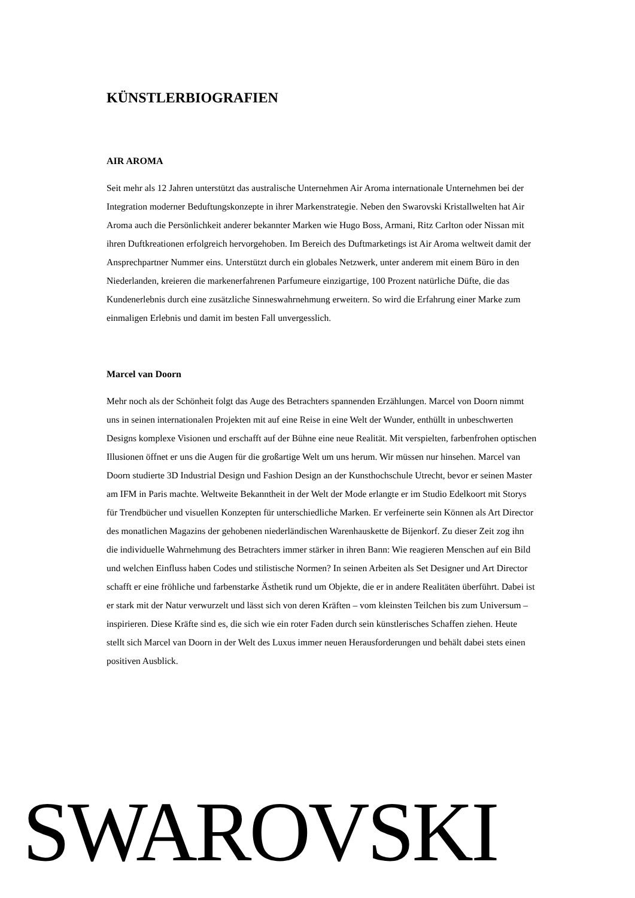KÜNSTLERBIOGRAFIEN
AIR AROMA
Seit mehr als 12 Jahren unterstützt das australische Unternehmen Air Aroma internationale Unternehmen bei der Integration moderner Beduftungskonzepte in ihrer Markenstrategie. Neben den Swarovski Kristallwelten hat Air Aroma auch die Persönlichkeit anderer bekannter Marken wie Hugo Boss, Armani, Ritz Carlton oder Nissan mit ihren Duftkreationen erfolgreich hervorgehoben. Im Bereich des Duftmarketings ist Air Aroma weltweit damit der Ansprechpartner Nummer eins. Unterstützt durch ein globales Netzwerk, unter anderem mit einem Büro in den Niederlanden, kreieren die markenerfahrenen Parfumeure einzigartige, 100 Prozent natürliche Düfte, die das Kundenerlebnis durch eine zusätzliche Sinneswahrnehmung erweitern. So wird die Erfahrung einer Marke zum einmaligen Erlebnis und damit im besten Fall unvergesslich.
Marcel van Doorn
Mehr noch als der Schönheit folgt das Auge des Betrachters spannenden Erzählungen. Marcel von Doorn nimmt uns in seinen internationalen Projekten mit auf eine Reise in eine Welt der Wunder, enthüllt in unbeschwerten Designs komplexe Visionen und erschafft auf der Bühne eine neue Realität. Mit verspielten, farbenfrohen optischen Illusionen öffnet er uns die Augen für die großartige Welt um uns herum. Wir müssen nur hinsehen. Marcel van Doorn studierte 3D Industrial Design und Fashion Design an der Kunsthochschule Utrecht, bevor er seinen Master am IFM in Paris machte. Weltweite Bekanntheit in der Welt der Mode erlangte er im Studio Edelkoort mit Storys für Trendbücher und visuellen Konzepten für unterschiedliche Marken. Er verfeinerte sein Können als Art Director des monatlichen Magazins der gehobenen niederländischen Warenhauskette de Bijenkorf. Zu dieser Zeit zog ihn die individuelle Wahrnehmung des Betrachters immer stärker in ihren Bann: Wie reagieren Menschen auf ein Bild und welchen Einfluss haben Codes und stilistische Normen? In seinen Arbeiten als Set Designer und Art Director schafft er eine fröhliche und farbenstarke Ästhetik rund um Objekte, die er in andere Realitäten überführt. Dabei ist er stark mit der Natur verwurzelt und lässt sich von deren Kräften – vom kleinsten Teilchen bis zum Universum – inspirieren. Diese Kräfte sind es, die sich wie ein roter Faden durch sein künstlerisches Schaffen ziehen. Heute stellt sich Marcel van Doorn in der Welt des Luxus immer neuen Herausforderungen und behält dabei stets einen positiven Ausblick.
SWAROVSKI